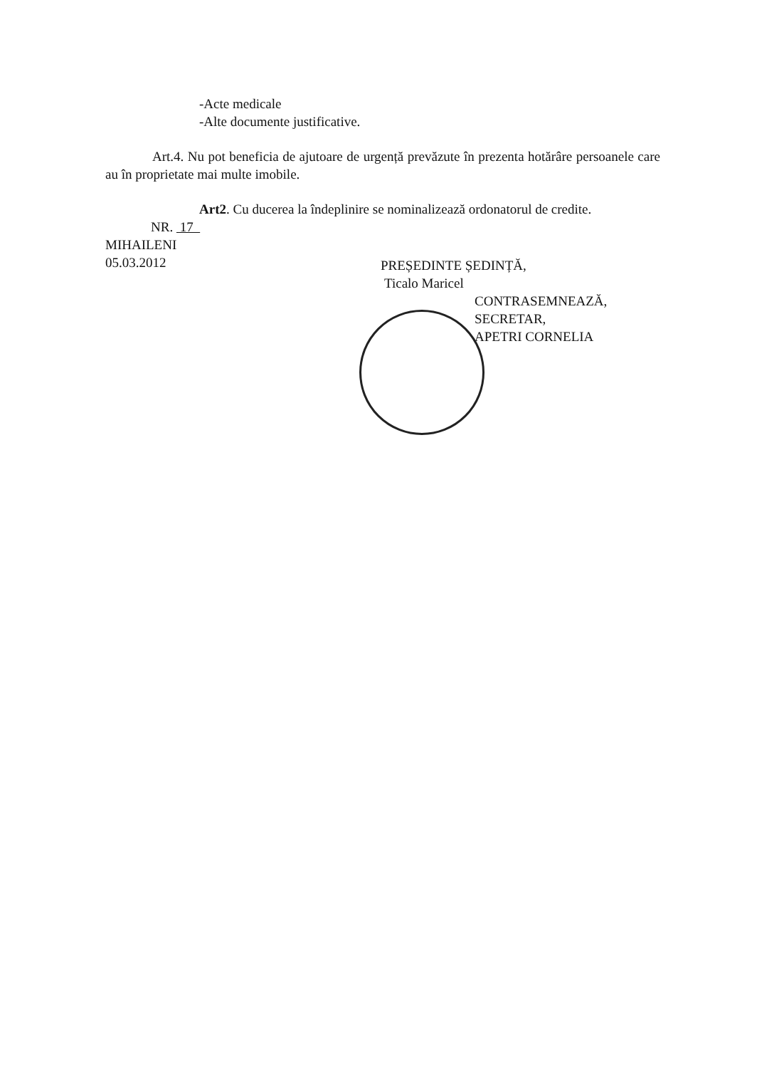-Acte medicale
-Alte documente justificative.
Art.4. Nu pot beneficia de ajutoare de urgență prevăzute în prezenta hotărâre persoanele care au în proprietate mai multe imobile.
Art2. Cu ducerea la îndeplinire se nominalizează ordonatorul de credite.
NR. 17
MIHAILENI
05.03.2012
PREȘEDINTE ȘEDINȚĂ,
Ticalo Maricel
CONTRASEMNEAZĂ,
SECRETAR,
APETRI CORNELIA